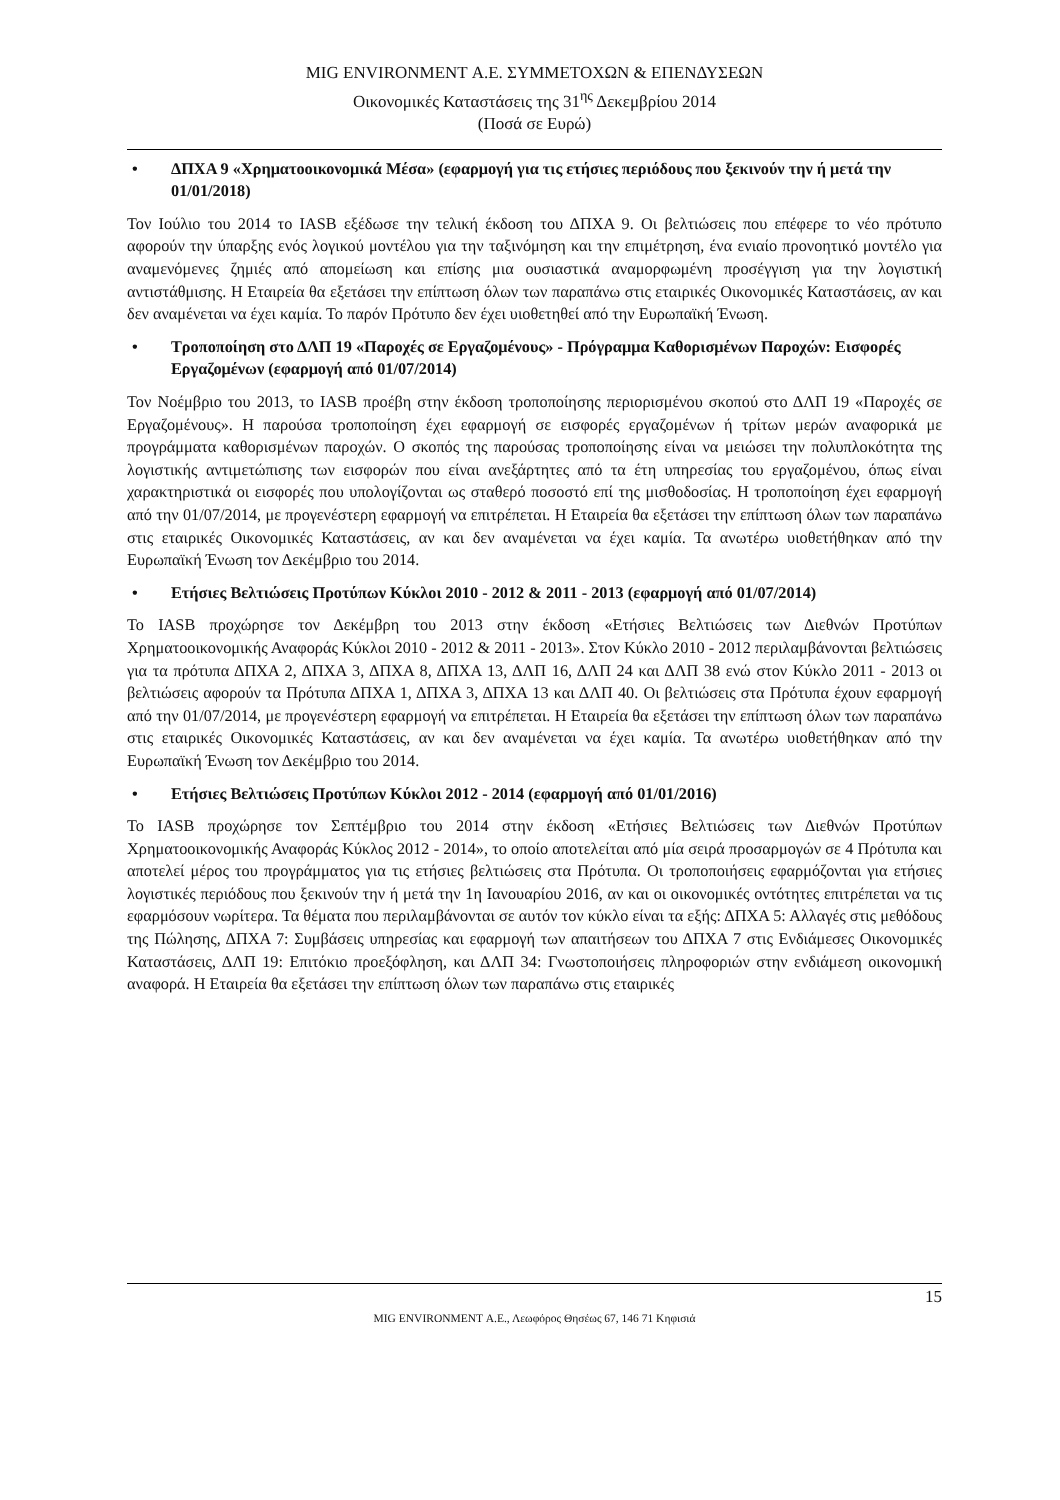MIG ENVIRONMENT Α.Ε. ΣΥΜΜΕΤΟΧΩΝ & ΕΠΕΝΔΥΣΕΩΝ
Οικονομικές Καταστάσεις της 31<sup>ης</sup> Δεκεμβρίου 2014
(Ποσά σε Ευρώ)
• ΔΠΧΑ 9 «Χρηματοοικονομικά Μέσα» (εφαρμογή για τις ετήσιες περιόδους που ξεκινούν την ή μετά την 01/01/2018)
Τον Ιούλιο του 2014 το IASB εξέδωσε την τελική έκδοση του ΔΠΧΑ 9. Οι βελτιώσεις που επέφερε το νέο πρότυπο αφορούν την ύπαρξης ενός λογικού μοντέλου για την ταξινόμηση και την επιμέτρηση, ένα ενιαίο προνοητικό μοντέλο για αναμενόμενες ζημιές από απομείωση και επίσης μια ουσιαστικά αναμορφωμένη προσέγγιση για την λογιστική αντιστάθμισης. Η Εταιρεία θα εξετάσει την επίπτωση όλων των παραπάνω στις εταιρικές Οικονομικές Καταστάσεις, αν και δεν αναμένεται να έχει καμία. Το παρόν Πρότυπο δεν έχει υιοθετηθεί από την Ευρωπαϊκή Ένωση.
• Τροποποίηση στο ΔΛΠ 19 «Παροχές σε Εργαζομένους» - Πρόγραμμα Καθορισμένων Παροχών: Εισφορές Εργαζομένων (εφαρμογή από 01/07/2014)
Τον Νοέμβριο του 2013, το IASB προέβη στην έκδοση τροποποίησης περιορισμένου σκοπού στο ΔΛΠ 19 «Παροχές σε Εργαζομένους». Η παρούσα τροποποίηση έχει εφαρμογή σε εισφορές εργαζομένων ή τρίτων μερών αναφορικά με προγράμματα καθορισμένων παροχών. Ο σκοπός της παρούσας τροποποίησης είναι να μειώσει την πολυπλοκότητα της λογιστικής αντιμετώπισης των εισφορών που είναι ανεξάρτητες από τα έτη υπηρεσίας του εργαζομένου, όπως είναι χαρακτηριστικά οι εισφορές που υπολογίζονται ως σταθερό ποσοστό επί της μισθοδοσίας. Η τροποποίηση έχει εφαρμογή από την 01/07/2014, με προγενέστερη εφαρμογή να επιτρέπεται. Η Εταιρεία θα εξετάσει την επίπτωση όλων των παραπάνω στις εταιρικές Οικονομικές Καταστάσεις, αν και δεν αναμένεται να έχει καμία. Τα ανωτέρω υιοθετήθηκαν από την Ευρωπαϊκή Ένωση τον Δεκέμβριο του 2014.
• Ετήσιες Βελτιώσεις Προτύπων Κύκλοι 2010 - 2012 & 2011 - 2013 (εφαρμογή από 01/07/2014)
Το IASB προχώρησε τον Δεκέμβρη του 2013 στην έκδοση «Ετήσιες Βελτιώσεις των Διεθνών Προτύπων Χρηματοοικονομικής Αναφοράς Κύκλοι 2010 - 2012 & 2011 - 2013». Στον Κύκλο 2010 - 2012 περιλαμβάνονται βελτιώσεις για τα πρότυπα ΔΠΧΑ 2, ΔΠΧΑ 3, ΔΠΧΑ 8, ΔΠΧΑ 13, ΔΛΠ 16, ΔΛΠ 24 και ΔΛΠ 38 ενώ στον Κύκλο 2011 - 2013 οι βελτιώσεις αφορούν τα Πρότυπα ΔΠΧΑ 1, ΔΠΧΑ 3, ΔΠΧΑ 13 και ΔΛΠ 40. Οι βελτιώσεις στα Πρότυπα έχουν εφαρμογή από την 01/07/2014, με προγενέστερη εφαρμογή να επιτρέπεται. Η Εταιρεία θα εξετάσει την επίπτωση όλων των παραπάνω στις εταιρικές Οικονομικές Καταστάσεις, αν και δεν αναμένεται να έχει καμία. Τα ανωτέρω υιοθετήθηκαν από την Ευρωπαϊκή Ένωση τον Δεκέμβριο του 2014.
• Ετήσιες Βελτιώσεις Προτύπων Κύκλοι 2012 - 2014 (εφαρμογή από 01/01/2016)
Το IASB προχώρησε τον Σεπτέμβριο του 2014 στην έκδοση «Ετήσιες Βελτιώσεις των Διεθνών Προτύπων Χρηματοοικονομικής Αναφοράς Κύκλος 2012 - 2014», το οποίο αποτελείται από μία σειρά προσαρμογών σε 4 Πρότυπα και αποτελεί μέρος του προγράμματος για τις ετήσιες βελτιώσεις στα Πρότυπα. Οι τροποποιήσεις εφαρμόζονται για ετήσιες λογιστικές περιόδους που ξεκινούν την ή μετά την 1η Ιανουαρίου 2016, αν και οι οικονομικές οντότητες επιτρέπεται να τις εφαρμόσουν νωρίτερα. Τα θέματα που περιλαμβάνονται σε αυτόν τον κύκλο είναι τα εξής: ΔΠΧΑ 5: Αλλαγές στις μεθόδους της Πώλησης, ΔΠΧΑ 7: Συμβάσεις υπηρεσίας και εφαρμογή των απαιτήσεων του ΔΠΧΑ 7 στις Ενδιάμεσες Οικονομικές Καταστάσεις, ΔΛΠ 19: Επιτόκιο προεξόφληση, και ΔΛΠ 34: Γνωστοποιήσεις πληροφοριών στην ενδιάμεση οικονομική αναφορά. Η Εταιρεία θα εξετάσει την επίπτωση όλων των παραπάνω στις εταιρικές
15
MIG ENVIRONMENT Α.Ε., Λεωφόρος Θησέως 67, 146 71 Κηφισιά